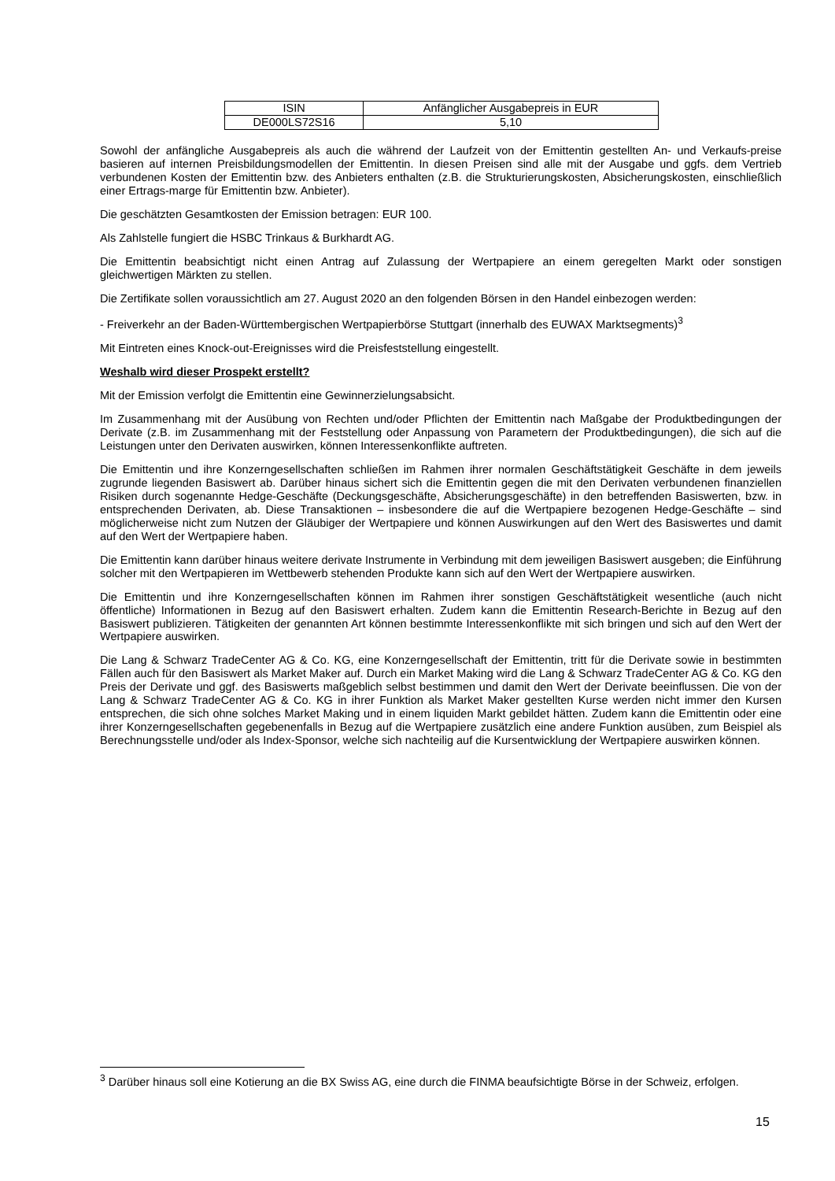| ISIN | Anfänglicher Ausgabepreis in EUR |
| --- | --- |
| DE000LS72S16 | 5,10 |
Sowohl der anfängliche Ausgabepreis als auch die während der Laufzeit von der Emittentin gestellten An- und Verkaufs-preise basieren auf internen Preisbildungsmodellen der Emittentin. In diesen Preisen sind alle mit der Ausgabe und ggfs. dem Vertrieb verbundenen Kosten der Emittentin bzw. des Anbieters enthalten (z.B. die Strukturierungskosten, Absicherungskosten, einschließlich einer Ertrags-marge für Emittentin bzw. Anbieter).
Die geschätzten Gesamtkosten der Emission betragen: EUR 100.
Als Zahlstelle fungiert die HSBC Trinkaus & Burkhardt AG.
Die Emittentin beabsichtigt nicht einen Antrag auf Zulassung der Wertpapiere an einem geregelten Markt oder sonstigen gleichwertigen Märkten zu stellen.
Die Zertifikate sollen voraussichtlich am 27. August 2020 an den folgenden Börsen in den Handel einbezogen werden:
- Freiverkehr an der Baden-Württembergischen Wertpapierbörse Stuttgart (innerhalb des EUWAX Marktsegments)<sup>3</sup>
Mit Eintreten eines Knock-out-Ereignisses wird die Preisfeststellung eingestellt.
Weshalb wird dieser Prospekt erstellt?
Mit der Emission verfolgt die Emittentin eine Gewinnerzielungsabsicht.
Im Zusammenhang mit der Ausübung von Rechten und/oder Pflichten der Emittentin nach Maßgabe der Produktbedingungen der Derivate (z.B. im Zusammenhang mit der Feststellung oder Anpassung von Parametern der Produktbedingungen), die sich auf die Leistungen unter den Derivaten auswirken, können Interessenkonflikte auftreten.
Die Emittentin und ihre Konzerngesellschaften schließen im Rahmen ihrer normalen Geschäftstätigkeit Geschäfte in dem jeweils zugrunde liegenden Basiswert ab. Darüber hinaus sichert sich die Emittentin gegen die mit den Derivaten verbundenen finanziellen Risiken durch sogenannte Hedge-Geschäfte (Deckungsgeschäfte, Absicherungsgeschäfte) in den betreffenden Basiswerten, bzw. in entsprechenden Derivaten, ab. Diese Transaktionen – insbesondere die auf die Wertpapiere bezogenen Hedge-Geschäfte – sind möglicherweise nicht zum Nutzen der Gläubiger der Wertpapiere und können Auswirkungen auf den Wert des Basiswertes und damit auf den Wert der Wertpapiere haben.
Die Emittentin kann darüber hinaus weitere derivate Instrumente in Verbindung mit dem jeweiligen Basiswert ausgeben; die Einführung solcher mit den Wertpapieren im Wettbewerb stehenden Produkte kann sich auf den Wert der Wertpapiere auswirken.
Die Emittentin und ihre Konzerngesellschaften können im Rahmen ihrer sonstigen Geschäftstätigkeit wesentliche (auch nicht öffentliche) Informationen in Bezug auf den Basiswert erhalten. Zudem kann die Emittentin Research-Berichte in Bezug auf den Basiswert publizieren. Tätigkeiten der genannten Art können bestimmte Interessenkonflikte mit sich bringen und sich auf den Wert der Wertpapiere auswirken.
Die Lang & Schwarz TradeCenter AG & Co. KG, eine Konzerngesellschaft der Emittentin, tritt für die Derivate sowie in bestimmten Fällen auch für den Basiswert als Market Maker auf. Durch ein Market Making wird die Lang & Schwarz TradeCenter AG & Co. KG den Preis der Derivate und ggf. des Basiswerts maßgeblich selbst bestimmen und damit den Wert der Derivate beeinflussen. Die von der Lang & Schwarz TradeCenter AG & Co. KG in ihrer Funktion als Market Maker gestellten Kurse werden nicht immer den Kursen entsprechen, die sich ohne solches Market Making und in einem liquiden Markt gebildet hätten. Zudem kann die Emittentin oder eine ihrer Konzerngesellschaften gegebenenfalls in Bezug auf die Wertpapiere zusätzlich eine andere Funktion ausüben, zum Beispiel als Berechnungsstelle und/oder als Index-Sponsor, welche sich nachteilig auf die Kursentwicklung der Wertpapiere auswirken können.
<sup>3</sup> Darüber hinaus soll eine Kotierung an die BX Swiss AG, eine durch die FINMA beaufsichtigte Börse in der Schweiz, erfolgen.
15